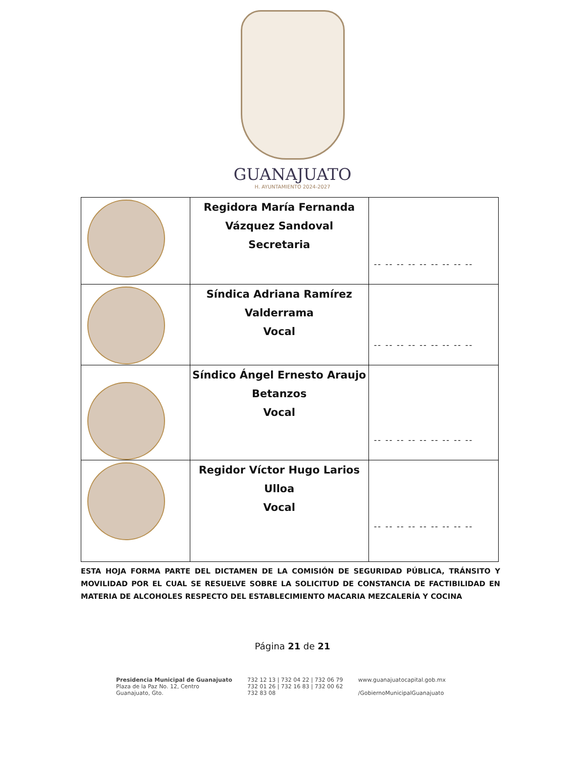GUANAJUATO
H. AYUNTAMIENTO 2024-2027
| | Regidora María Fernanda Vázquez Sandoval Secretaria | -- -- -- -- -- -- -- -- -- |
| | Síndica Adriana Ramírez Valderrama Vocal | -- -- -- -- -- -- -- -- -- |
| | Síndico Ángel Ernesto Araujo Betanzos Vocal | -- -- -- -- -- -- -- -- -- |
| | Regidor Víctor Hugo Larios Ulloa Vocal | -- -- -- -- -- -- -- -- -- |
ESTA HOJA FORMA PARTE DEL DICTAMEN DE LA COMISIÓN DE SEGURIDAD PÚBLICA, TRÁNSITO Y MOVILIDAD POR EL CUAL SE RESUELVE SOBRE LA SOLICITUD DE CONSTANCIA DE FACTIBILIDAD EN MATERIA DE ALCOHOLES RESPECTO DEL ESTABLECIMIENTO MACARIA MEZCALERÍA Y COCINA
Página 21 de 21
Presidencia Municipal de Guanajuato
Plaza de la Paz No. 12, Centro
Guanajuato, Gto.
732 12 13 | 732 04 22 | 732 06 79
732 01 26 | 732 16 83 | 732 00 62
732 83 08
www.guanajuatocapital.gob.mx
/GobiernoMunicipalGuanajuato